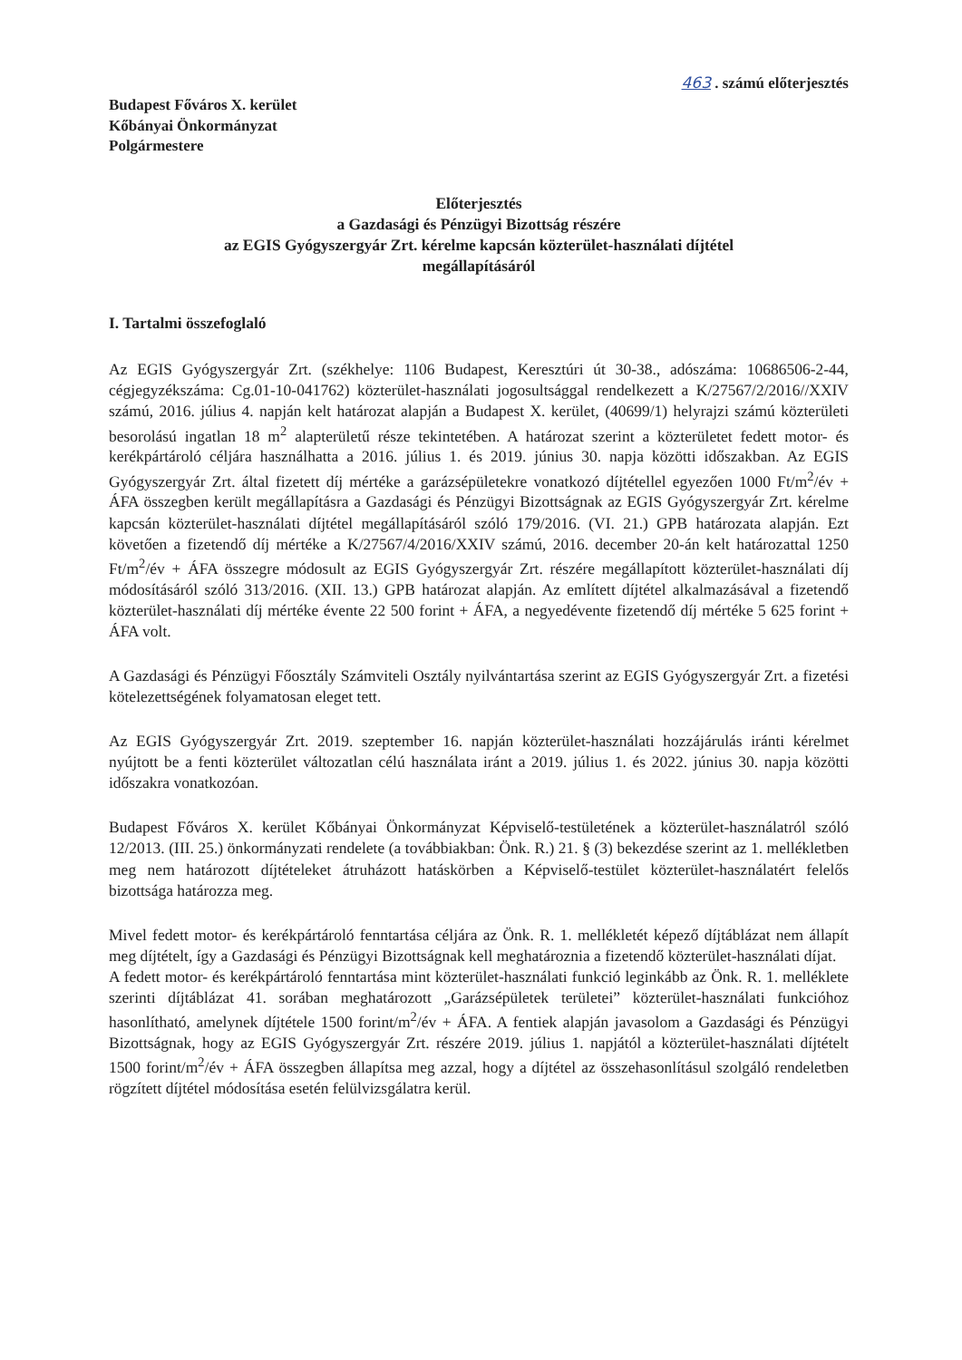463 . számú előterjesztés
Budapest Főváros X. kerület
Kőbányai Önkormányzat
Polgármestere
Előterjesztés
a Gazdasági és Pénzügyi Bizottság részére
az EGIS Gyógyszergyár Zrt. kérelme kapcsán közterület-használati díjtétel
megállapításáról
I. Tartalmi összefoglaló
Az EGIS Gyógyszergyár Zrt. (székhelye: 1106 Budapest, Keresztúri út 30-38., adószáma: 10686506-2-44, cégjegyzékszáma: Cg.01-10-041762) közterület-használati jogosultsággal rendelkezett a K/27567/2/2016//XXIV számú, 2016. július 4. napján kelt határozat alapján a Budapest X. kerület, (40699/1) helyrajzi számú közterületi besorolású ingatlan 18 m<sup>2</sup> alapterületű része tekintetében. A határozat szerint a közterületet fedett motor- és kerékpártároló céljára használhatta a 2016. július 1. és 2019. június 30. napja közötti időszakban. Az EGIS Gyógyszergyár Zrt. által fizetett díj mértéke a garázsépületekre vonatkozó díjtétellel egyezően 1000 Ft/m<sup>2</sup>/év + ÁFA összegben került megállapításra a Gazdasági és Pénzügyi Bizottságnak az EGIS Gyógyszergyár Zrt. kérelme kapcsán közterület-használati díjtétel megállapításáról szóló 179/2016. (VI. 21.) GPB határozata alapján. Ezt követően a fizetendő díj mértéke a K/27567/4/2016/XXIV számú, 2016. december 20-án kelt határozattal 1250 Ft/m<sup>2</sup>/év + ÁFA összegre módosult az EGIS Gyógyszergyár Zrt. részére megállapított közterület-használati díj módosításáról szóló 313/2016. (XII. 13.) GPB határozat alapján. Az említett díjtétel alkalmazásával a fizetendő közterület-használati díj mértéke évente 22 500 forint + ÁFA, a negyedévente fizetendő díj mértéke 5 625 forint + ÁFA volt.
A Gazdasági és Pénzügyi Főosztály Számviteli Osztály nyilvántartása szerint az EGIS Gyógyszergyár Zrt. a fizetési kötelezettségének folyamatosan eleget tett.
Az EGIS Gyógyszergyár Zrt. 2019. szeptember 16. napján közterület-használati hozzájárulás iránti kérelmet nyújtott be a fenti közterület változatlan célú használata iránt a 2019. július 1. és 2022. június 30. napja közötti időszakra vonatkozóan.
Budapest Főváros X. kerület Kőbányai Önkormányzat Képviselő-testületének a közterület-használatról szóló 12/2013. (III. 25.) önkormányzati rendelete (a továbbiakban: Önk. R.) 21. § (3) bekezdése szerint az 1. mellékletben meg nem határozott díjtételeket átruházott hatáskörben a Képviselő-testület közterület-használatért felelős bizottsága határozza meg.
Mivel fedett motor- és kerékpártároló fenntartása céljára az Önk. R. 1. mellékletét képező díjtáblázat nem állapít meg díjtételt, így a Gazdasági és Pénzügyi Bizottságnak kell meghatároznia a fizetendő közterület-használati díjat.
A fedett motor- és kerékpártároló fenntartása mint közterület-használati funkció leginkább az Önk. R. 1. melléklete szerinti díjtáblázat 41. sorában meghatározott „Garázsépületek területei” közterület-használati funkcióhoz hasonlítható, amelynek díjtétele 1500 forint/m<sup>2</sup>/év + ÁFA. A fentiek alapján javasolom a Gazdasági és Pénzügyi Bizottságnak, hogy az EGIS Gyógyszergyár Zrt. részére 2019. július 1. napjától a közterület-használati díjtételt 1500 forint/m<sup>2</sup>/év + ÁFA összegben állapítsa meg azzal, hogy a díjtétel az összehasonlításul szolgáló rendeletben rögzített díjtétel módosítása esetén felülvizsgálatra kerül.